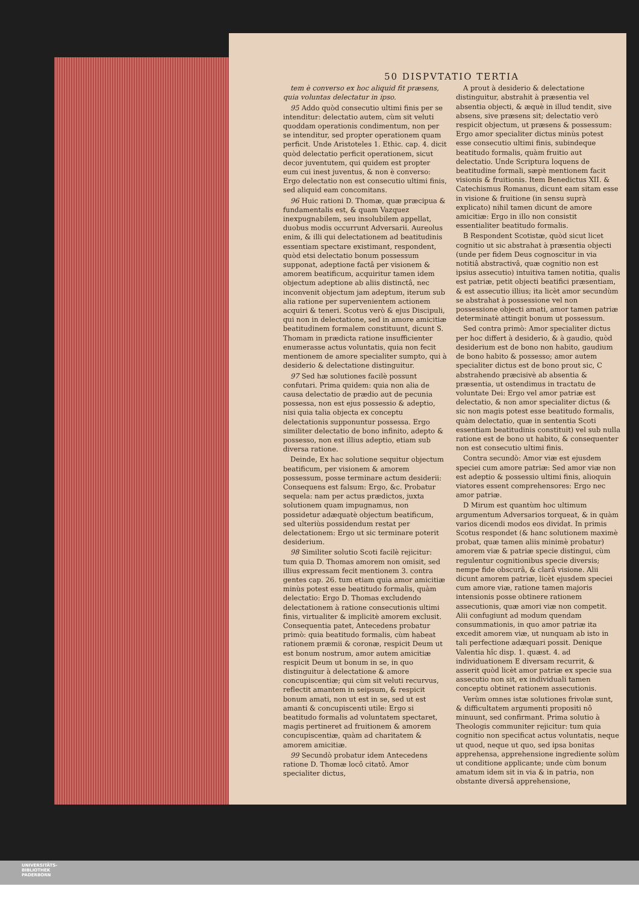50 DISPVTATIO TERTIA
tem è converso ex hoc aliquid fit præsens, quia voluntas delectatur in ipso.
95 Addo quòd consecutio ultimi finis per se intenditur: delectatio autem, cùm sit veluti quoddam operationis condimentum, non per se intenditur, sed propter operationem quam perficit. Unde Aristoteles 1. Ethic. cap. 4. dicit quòd delectatio perficit operationem, sicut decor juventutem, qui quidem est propter eum cui inest juventus, & non è converso: Ergo delectatio non est consecutio ultimi finis, sed aliquid eam concomitans.
96 Huic rationi D. Thomæ, quæ præcipua & fundamentalis est, & quam Vazquez inexpugnabilem, seu insolubilem appellat, duobus modis occurrunt Adversarii. Aureolus enim, & illi qui delectationem ad beatitudinis essentiam spectare existimant, respondent, quòd etsi delectatio bonum possessum supponat, adeptione factâ per visionem & amorem beatificum, acquiritur tamen idem objectum adeptione ab aliis distinctâ, nec inconvenit objectum jam adeptum, iterum sub alia ratione per supervenientem actionem acquiri & teneri. Scotus verò & ejus Discipuli, qui non in delectatione, sed in amore amicitiæ beatitudinem formalem constituunt, dicunt S. Thomam in prædicta ratione insufficienter enumerasse actus voluntatis, quia non fecit mentionem de amore specialiter sumpto, qui à desiderio & delectatione distinguitur.
97 Sed hæ solutiones facilè possunt confutari. Prima quidem: quia non alia de causa delectatio de prædio aut de pecunia possessa, non est ejus possessio & adeptio, nisi quia talia objecta ex conceptu delectationis supponuntur possessa. Ergo similiter delectatio de bono infinito, adepto & possesso, non est illius adeptio, etiam sub diversa ratione.
Deinde, Ex hac solutione sequitur objectum beatificum, per visionem & amorem possessum, posse terminare actum desiderii: Consequens est falsum: Ergo, &c. Probatur sequela: nam per actus prædictos, juxta solutionem quam impugnamus, non possidetur adæquatè objectum beatificum, sed ulteriùs possidendum restat per delectationem: Ergo ut sic terminare poterit desiderium.
98 Similiter solutio Scoti facilè rejicitur: tum quia D. Thomas amorem non omisit, sed illius expressam fecit mentionem 3. contra gentes cap. 26. tum etiam quia amor amicitiæ minùs potest esse beatitudo formalis, quàm delectatio: Ergo D. Thomas excludendo delectationem à ratione consecutionis ultimi finis, virtualiter & implicitè amorem exclusit. Consequentia patet, Antecedens probatur primò: quia beatitudo formalis, cùm habeat rationem præmii & coronæ, respicit Deum ut est bonum nostrum, amor autem amicitiæ respicit Deum ut bonum in se, in quo distinguitur à delectatione & amore concupiscentiæ; qui cùm sit veluti recurvus, reflectit amantem in seipsum, & respicit bonum amati, non ut est in se, sed ut est amanti & concupiscenti utile: Ergo si beatitudo formalis ad voluntatem spectaret, magis pertineret ad fruitionem & amorem concupiscentiæ, quàm ad charitatem & amorem amicitiæ.
99 Secundò probatur idem Antecedens ratione D. Thomæ locô citatô. Amor specialiter dictus,
A prout à desiderio & delectatione distinguitur, abstrahit à præsentia vel absentia objecti, & æquè in illud tendit, sive absens, sive præsens sit; delectatio verò respicit objectum, ut præsens & possessum: Ergo amor specialiter dictus minùs potest esse consecutio ultimi finis, subindeque beatitudo formalis, quàm fruitio aut delectatio. Unde Scriptura loquens de beatitudine formali, sæpè mentionem facit visionis & fruitionis. Item Benedictus XII. & Catechismus Romanus, dicunt eam sitam esse in visione & fruitione (in sensu suprà explicato) nihil tamen dicunt de amore amicitiæ: Ergo in illo non consistit essentialiter beatitudo formalis.
B Respondent Scotistæ, quòd sicut licet cognitio ut sic abstrahat à præsentia objecti (unde per fidem Deus cognoscitur in via notitiâ abstractivâ, quæ cognitio non est ipsius assecutio) intuitiva tamen notitia, qualis est patriæ, petit objecti beatifici præsentiam, & est assecutio illius; ita licèt amor secundùm se abstrahat à possessione vel non possessione objecti amati, amor tamen patriæ determinatè attingit bonum ut possessum.
Sed contra primò: Amor specialiter dictus per hoc differt à desiderio, & à gaudio, quòd desiderium est de bono non habito, gaudium de bono habito & possesso; amor autem specialiter dictus est de bono prout sic, C abstrahendo præcisivè ab absentia & præsentia, ut ostendimus in tractatu de voluntate Dei: Ergo vel amor patriæ est delectatio, & non amor specialiter dictus (& sic non magis potest esse beatitudo formalis, quàm delectatio, quæ in sententia Scoti essentiam beatitudinis constituit) vel sub nulla ratione est de bono ut habito, & consequenter non est consecutio ultimi finis.
Contra secundò: Amor viæ est ejusdem speciei cum amore patriæ: Sed amor viæ non est adeptio & possessio ultimi finis, alioquin viatores essent comprehensores: Ergo nec amor patriæ.
D Mirum est quantùm hoc ultimum argumentum Adversarios torqueat, & in quàm varios dicendi modos eos dividat. In primis Scotus respondet (& hanc solutionem maximè probat, quæ tamen aliis minimè probatur) amorem viæ & patriæ specie distingui, cùm regulentur cognitionibus specie diversis; nempe fide obscurâ, & clarâ visione. Alii dicunt amorem patriæ, licèt ejusdem speciei cum amore viæ, ratione tamen majoris intensionis posse obtinere rationem assecutionis, quæ amori viæ non competit. Alii confugiunt ad modum quendam consummationis, in quo amor patriæ ita excedit amorem viæ, ut nunquam ab isto in tali perfectione adæquari possit. Denique Valentia hîc disp. 1. quæst. 4. ad individuationem E diversam recurrit, & asserit quòd licèt amor patriæ ex specie sua assecutio non sit, ex individuali tamen conceptu obtinet rationem assecutionis.
Verùm omnes istæ solutiones frivolæ sunt, & difficultatem argumenti propositi nô minuunt, sed confirmant. Prima solutio à Theologis communiter rejicitur: tum quia cognitio non specificat actus voluntatis, neque ut quod, neque ut quo, sed ipsa bonitas apprehensa, apprehensione ingrediente solùm ut conditione applicante; unde cùm bonum amatum idem sit in via & in patria, non obstante diversâ apprehensione,
UNIVERSITÄTS-
BIBLIOTHEK
PADERBORN